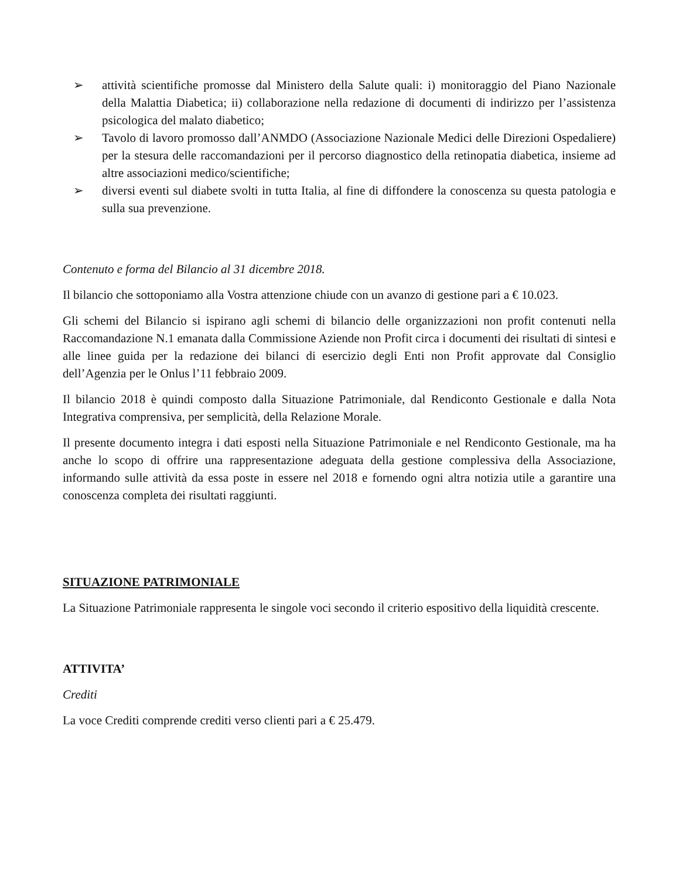➢ attività scientifiche promosse dal Ministero della Salute quali: i) monitoraggio del Piano Nazionale della Malattia Diabetica; ii) collaborazione nella redazione di documenti di indirizzo per l’assistenza psicologica del malato diabetico;
➢ Tavolo di lavoro promosso dall’ANMDO (Associazione Nazionale Medici delle Direzioni Ospedaliere) per la stesura delle raccomandazioni per il percorso diagnostico della retinopatia diabetica, insieme ad altre associazioni medico/scientifiche;
➢ diversi eventi sul diabete svolti in tutta Italia, al fine di diffondere la conoscenza su questa patologia e sulla sua prevenzione.
Contenuto e forma del Bilancio al 31 dicembre 2018.
Il bilancio che sottoponiamo alla Vostra attenzione chiude con un avanzo di gestione pari a € 10.023.
Gli schemi del Bilancio si ispirano agli schemi di bilancio delle organizzazioni non profit contenuti nella Raccomandazione N.1 emanata dalla Commissione Aziende non Profit circa i documenti dei risultati di sintesi e alle linee guida per la redazione dei bilanci di esercizio degli Enti non Profit approvate dal Consiglio dell’Agenzia per le Onlus l’11 febbraio 2009.
Il bilancio 2018 è quindi composto dalla Situazione Patrimoniale, dal Rendiconto Gestionale e dalla Nota Integrativa comprensiva, per semplicità, della Relazione Morale.
Il presente documento integra i dati esposti nella Situazione Patrimoniale e nel Rendiconto Gestionale, ma ha anche lo scopo di offrire una rappresentazione adeguata della gestione complessiva della Associazione, informando sulle attività da essa poste in essere nel 2018 e fornendo ogni altra notizia utile a garantire una conoscenza completa dei risultati raggiunti.
SITUAZIONE PATRIMONIALE
La Situazione Patrimoniale rappresenta le singole voci secondo il criterio espositivo della liquidità crescente.
ATTIVITA’
Crediti
La voce Crediti comprende crediti verso clienti pari a € 25.479.